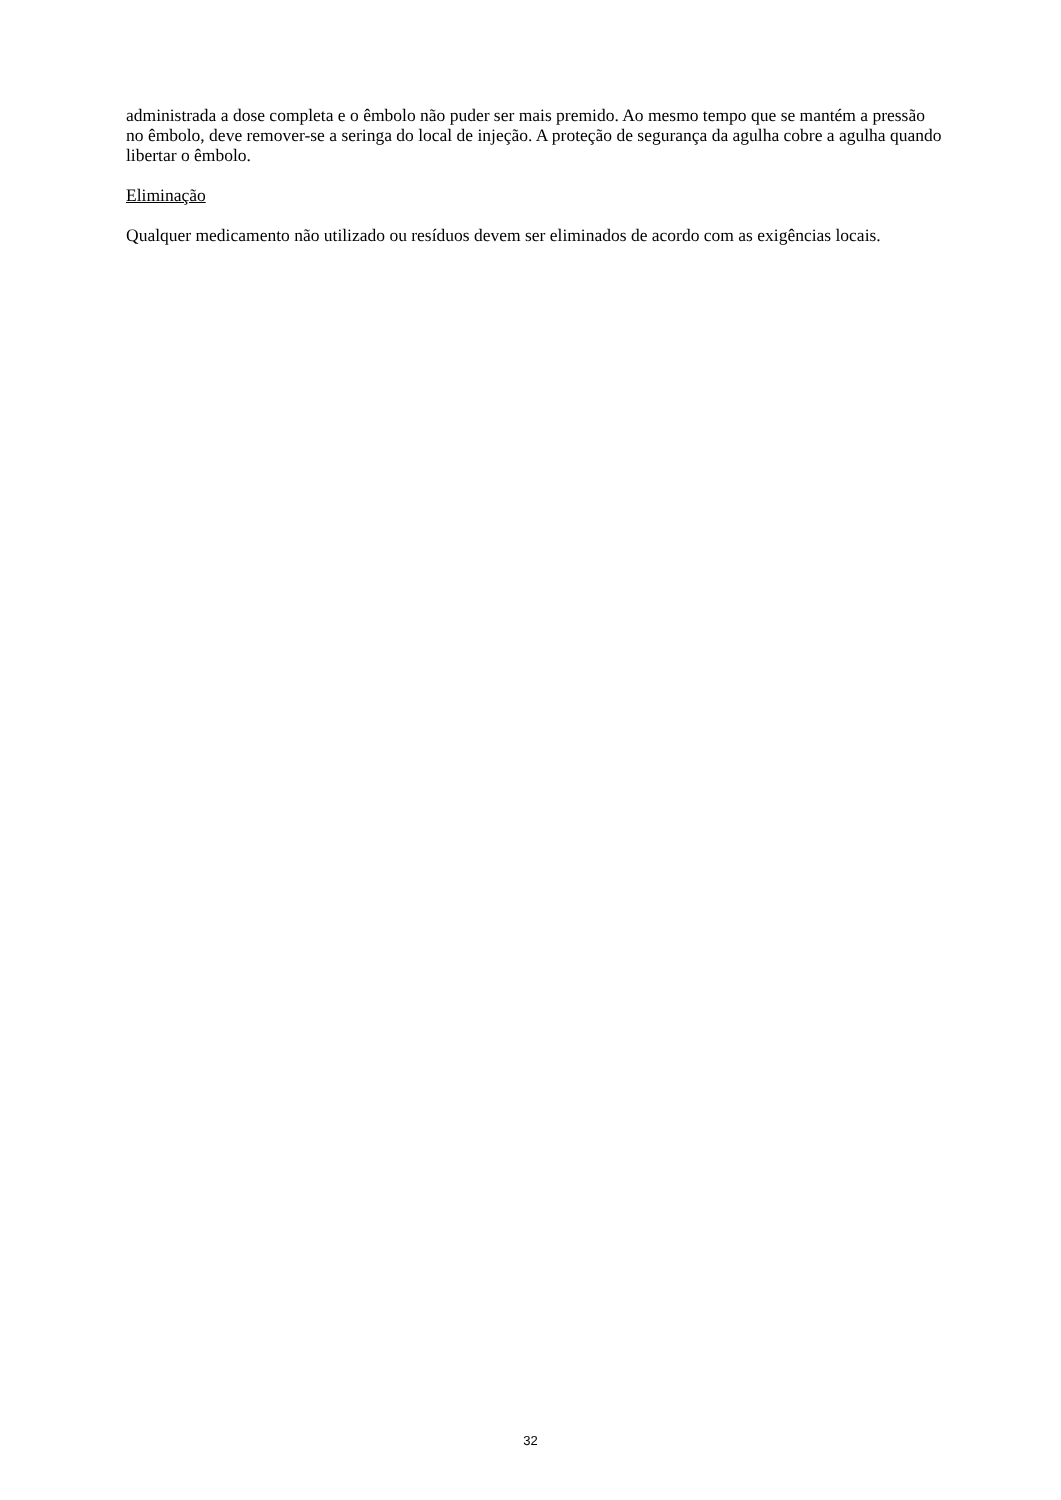administrada a dose completa e o êmbolo não puder ser mais premido. Ao mesmo tempo que se mantém a pressão no êmbolo, deve remover-se a seringa do local de injeção. A proteção de segurança da agulha cobre a agulha quando libertar o êmbolo.
Eliminação
Qualquer medicamento não utilizado ou resíduos devem ser eliminados de acordo com as exigências locais.
32